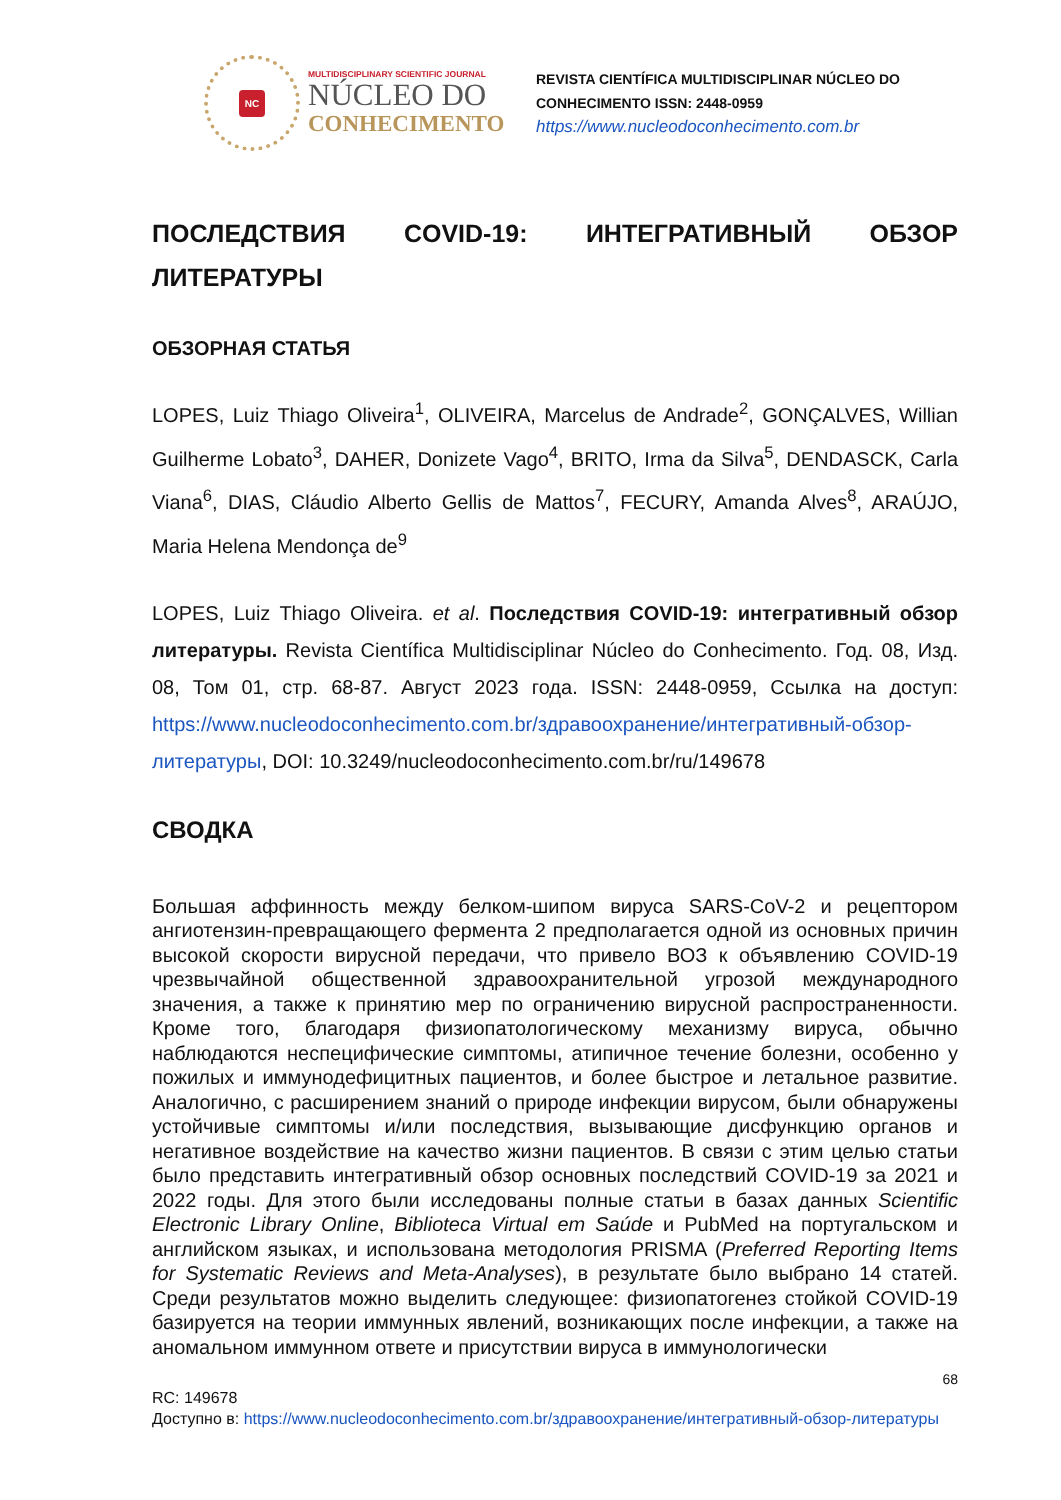NC
MULTIDISCIPLINARY SCIENTIFIC JOURNAL
NÚCLEO DO
CONHECIMENTO
REVISTA CIENTÍFICA MULTIDISCIPLINAR NÚCLEO DO
CONHECIMENTO ISSN: 2448-0959
https://www.nucleodoconhecimento.com.br
ПОСЛЕДСТВИЯ COVID-19: ИНТЕГРАТИВНЫЙ ОБЗОР ЛИТЕРАТУРЫ
ОБЗОРНАЯ СТАТЬЯ
LOPES, Luiz Thiago Oliveira<sup>1</sup>, OLIVEIRA, Marcelus de Andrade<sup>2</sup>, GONÇALVES, Willian Guilherme Lobato<sup>3</sup>, DAHER, Donizete Vago<sup>4</sup>, BRITO, Irma da Silva<sup>5</sup>, DENDASCK, Carla Viana<sup>6</sup>, DIAS, Cláudio Alberto Gellis de Mattos<sup>7</sup>, FECURY, Amanda Alves<sup>8</sup>, ARAÚJO, Maria Helena Mendonça de<sup>9</sup>
LOPES, Luiz Thiago Oliveira. et al. Последствия COVID-19: интегративный обзор литературы. Revista Científica Multidisciplinar Núcleo do Conhecimento. Год. 08, Изд. 08, Том 01, стр. 68-87. Август 2023 года. ISSN: 2448-0959, Ссылка на доступ: https://www.nucleodoconhecimento.com.br/здравоохранение/интегративный-обзор-литературы, DOI: 10.3249/nucleodoconhecimento.com.br/ru/149678
СВОДКА
Большая аффинность между белком-шипом вируса SARS-CoV-2 и рецептором ангиотензин-превращающего фермента 2 предполагается одной из основных причин высокой скорости вирусной передачи, что привело ВОЗ к объявлению COVID-19 чрезвычайной общественной здравоохранительной угрозой международного значения, а также к принятию мер по ограничению вирусной распространенности. Кроме того, благодаря физиопатологическому механизму вируса, обычно наблюдаются неспецифические симптомы, атипичное течение болезни, особенно у пожилых и иммунодефицитных пациентов, и более быстрое и летальное развитие. Аналогично, с расширением знаний о природе инфекции вирусом, были обнаружены устойчивые симптомы и/или последствия, вызывающие дисфункцию органов и негативное воздействие на качество жизни пациентов. В связи с этим целью статьи было представить интегративный обзор основных последствий COVID-19 за 2021 и 2022 годы. Для этого были исследованы полные статьи в базах данных Scientific Electronic Library Online, Biblioteca Virtual em Saúde и PubMed на португальском и английском языках, и использована методология PRISMA (Preferred Reporting Items for Systematic Reviews and Meta-Analyses), в результате было выбрано 14 статей. Среди результатов можно выделить следующее: физиопатогенез стойкой COVID-19 базируется на теории иммунных явлений, возникающих после инфекции, а также на аномальном иммунном ответе и присутствии вируса в иммунологически
68
RC: 149678
Доступно в: https://www.nucleodoconhecimento.com.br/здравоохранение/интегративный-обзор-литературы